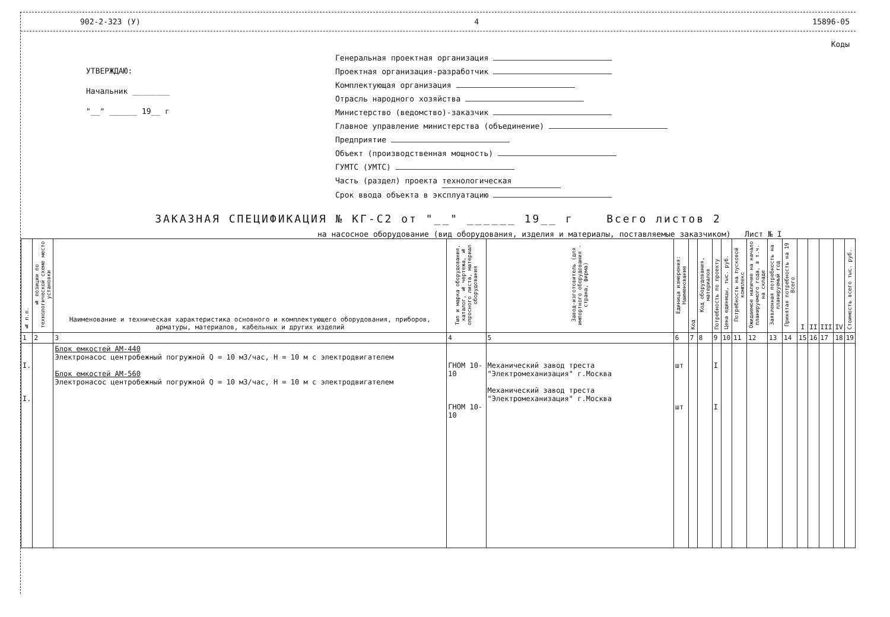902-2-323 (У) 4 15896-05
УТВЕРЖДАЮ:
Начальник ________
"__" ______ 19__ г
Коды
Генеральная проектная организация
Проектная организация-разработчик
Комплектующая организация
Отрасль народного хозяйства
Министерство (ведомство)-заказчик
Главное управление министерства (объединение)
Предприятие
Объект (производственная мощность)
ГУМТС (УМТС)
Часть (раздел) проекта технологическая
Срок ввода объекта в эксплуатацию
ЗАКАЗНАЯ СПЕЦИФИКАЦИЯ № КГ-С2 от "__" ______ 19__ г Всего листов 2
на насосное оборудование (вид оборудования, изделия и материалы, поставляемые заказчиком) Лист № I
| № п.п. | № позиции по технологической схеме место установки | Наименование и техническая характеристика основного и комплектующего оборудования, приборов, арматуры, материалов, кабельных и других изделий | Тип и марка оборудования, каталог, № чертежа, № опросного листа, материал оборудования | Завод-изготовитель (для импортного оборудования - страна, фирма) | Единица измерения: Наименование | Код | Код оборудования, материалов | Потребность по проекту | Цена единицы, тыс. руб. | Потребность на пусковой комплекс | Ожидаемое наличие на начало планируемого года, в т.ч. на складе | Заявленная потребность на планируемый год | Принятая потребность на 19 Всего | I | II | III | IV | Стоимость всего тыс. руб. |
| --- | --- | --- | --- | --- | --- | --- | --- | --- | --- | --- | --- | --- | --- | --- | --- | --- | --- | --- |
| 1 | 2 | 3 | 4 | 5 | 6 | 7 | 8 | 9 | 10 | 11 | 12 | 13 | 14 | 15 | 16 | 17 | 18 | 19 |
| I. I. | | Блок емкостей АМ-440 Электронасос центробежный погружной Q = 10 м3/час, Н = 10 м с электродвигателем Блок емкостей АМ-560 Электронасос центробежный погружной Q = 10 м3/час, Н = 10 м с электродвигателем | ГНОМ 10-10 ГНОМ 10-10 | Механический завод треста "Электромеханизация" г.Москва Механический завод треста "Электромеханизация" г.Москва | шт шт | | | I I | | | | | | | | | | |